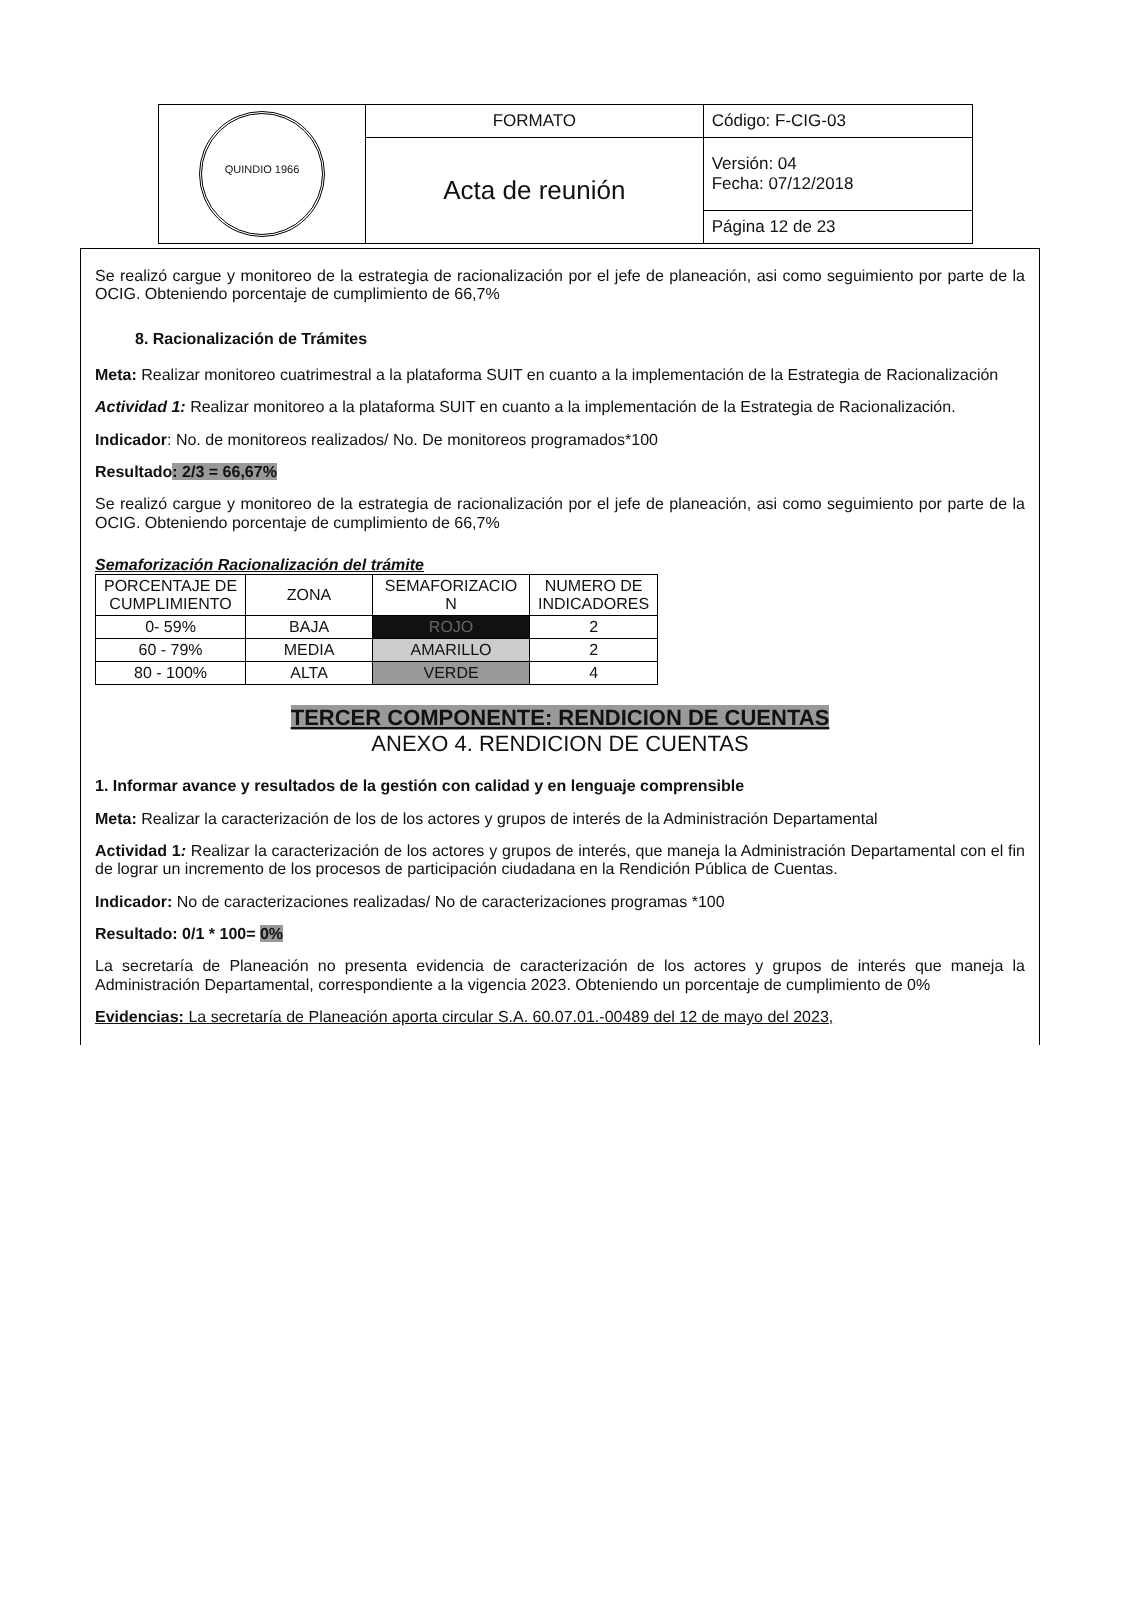| QUINDIO 1966 | FORMATO | Código: F-CIG-03 |
| | Acta de reunión | Versión: 04 Fecha: 07/12/2018 |
| | | Página 12 de 23 |
Se realizó cargue y monitoreo de la estrategia de racionalización por el jefe de planeación, asi como seguimiento por parte de la OCIG. Obteniendo porcentaje de cumplimiento de 66,7%
8. Racionalización de Trámites
Meta: Realizar monitoreo cuatrimestral a la plataforma SUIT en cuanto a la implementación de la Estrategia de Racionalización
Actividad 1: Realizar monitoreo a la plataforma SUIT en cuanto a la implementación de la Estrategia de Racionalización.
Indicador: No. de monitoreos realizados/ No. De monitoreos programados*100
Resultado: 2/3 = 66,67%
Se realizó cargue y monitoreo de la estrategia de racionalización por el jefe de planeación, asi como seguimiento por parte de la OCIG. Obteniendo porcentaje de cumplimiento de 66,7%
Semaforización Racionalización del trámite
| PORCENTAJE DE CUMPLIMIENTO | ZONA | SEMAFORIZACIO N | NUMERO DE INDICADORES |
| 0- 59% | BAJA | ROJO | 2 |
| 60 - 79% | MEDIA | AMARILLO | 2 |
| 80 - 100% | ALTA | VERDE | 4 |
TERCER COMPONENTE: RENDICION DE CUENTAS
ANEXO 4. RENDICION DE CUENTAS
1. Informar avance y resultados de la gestión con calidad y en lenguaje comprensible
Meta: Realizar la caracterización de los de los actores y grupos de interés de la Administración Departamental
Actividad 1: Realizar la caracterización de los actores y grupos de interés, que maneja la Administración Departamental con el fin de lograr un incremento de los procesos de participación ciudadana en la Rendición Pública de Cuentas.
Indicador: No de caracterizaciones realizadas/ No de caracterizaciones programas *100
Resultado: 0/1 * 100= 0%
La secretaría de Planeación no presenta evidencia de caracterización de los actores y grupos de interés que maneja la Administración Departamental, correspondiente a la vigencia 2023. Obteniendo un porcentaje de cumplimiento de 0%
Evidencias: La secretaría de Planeación aporta circular S.A. 60.07.01.-00489 del 12 de mayo del 2023,